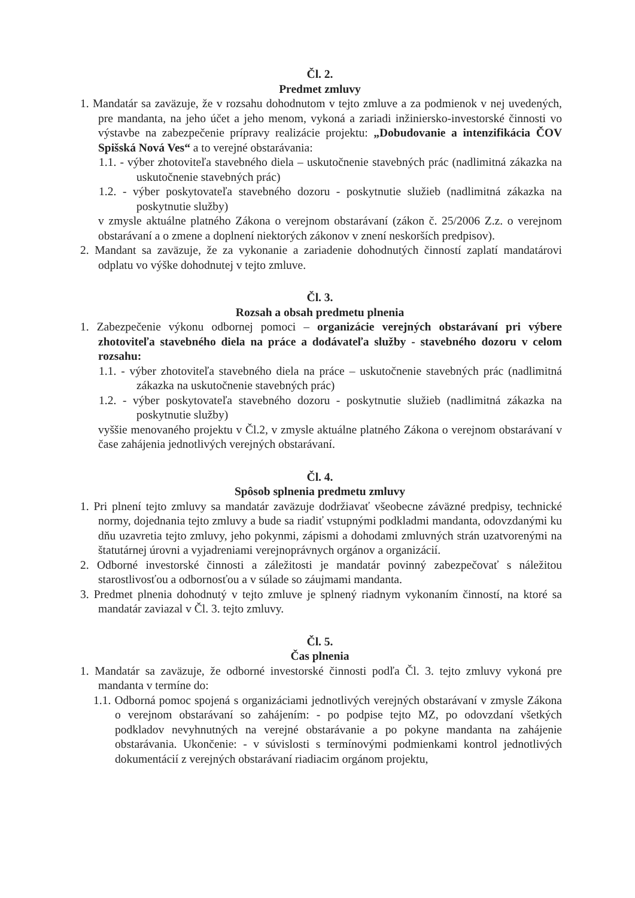Čl. 2.
Predmet zmluvy
1. Mandatár sa zaväzuje, že v rozsahu dohodnutom v tejto zmluve a za podmienok v nej uvedených, pre mandanta, na jeho účet a jeho menom, vykoná a zariadi inžiniersko-investorské činnosti vo výstavbe na zabezpečenie prípravy realizácie projektu: „Dobudovanie a intenzifikácia ČOV Spišská Nová Ves“ a to verejné obstarávania:
1.1. - výber zhotoviteľa stavebného diela – uskutočnenie stavebných prác (nadlimitná zákazka na uskutočnenie stavebných prác)
1.2. - výber poskytovateľa stavebného dozoru - poskytnutie služieb (nadlimitná zákazka na poskytnutie služby)
v zmysle aktuálne platného Zákona o verejnom obstarávaní (zákon č. 25/2006 Z.z. o verejnom obstarávaní a o zmene a doplnení niektorých zákonov v znení neskorších predpisov).
2. Mandant sa zaväzuje, že za vykonanie a zariadenie dohodnutých činností zaplatí mandatárovi odplatu vo výške dohodnutej v tejto zmluve.
Čl. 3.
Rozsah a obsah predmetu plnenia
1. Zabezpečenie výkonu odbornej pomoci – organizácie verejných obstarávaní pri výbere zhotoviteľa stavebného diela na práce a dodávateľa služby - stavebného dozoru v celom rozsahu:
1.1. - výber zhotoviteľa stavebného diela na práce – uskutočnenie stavebných prác (nadlimitná zákazka na uskutočnenie stavebných prác)
1.2. - výber poskytovateľa stavebného dozoru - poskytnutie služieb (nadlimitná zákazka na poskytnutie služby)
vyššie menovaného projektu v Čl.2, v zmysle aktuálne platného Zákona o verejnom obstarávaní v čase zahájenia jednotlivých verejných obstarávaní.
Čl. 4.
Spôsob splnenia predmetu zmluvy
1. Pri plnení tejto zmluvy sa mandatár zaväzuje dodržiavať všeobecne záväzné predpisy, technické normy, dojednania tejto zmluvy a bude sa riadiť vstupnými podkladmi mandanta, odovzdanými ku dňu uzavretia tejto zmluvy, jeho pokynmi, zápismi a dohodami zmluvných strán uzatvorenými na štatutárnej úrovni a vyjadreniami verejnoprávnych orgánov a organizácií.
2. Odborné investorské činnosti a záležitosti je mandatár povinný zabezpečovať s náležitou starostlivosťou a odbornosťou a v súlade so záujmami mandanta.
3. Predmet plnenia dohodnutý v tejto zmluve je splnený riadnym vykonaním činností, na ktoré sa mandatár zaviazal v Čl. 3. tejto zmluvy.
Čl. 5.
Čas plnenia
1. Mandatár sa zaväzuje, že odborné investorské činnosti podľa Čl. 3. tejto zmluvy vykoná pre mandanta v termíne do:
1.1. Odborná pomoc spojená s organizáciami jednotlivých verejných obstarávaní v zmysle Zákona o verejnom obstarávaní so zahájením: - po podpise tejto MZ, po odovzdaní všetkých podkladov nevyhnutných na verejné obstarávanie a po pokyne mandanta na zahájenie obstarávania. Ukončenie: - v súvislosti s termínovými podmienkami kontrol jednotlivých dokumentácií z verejných obstarávaní riadiacim orgánom projektu,